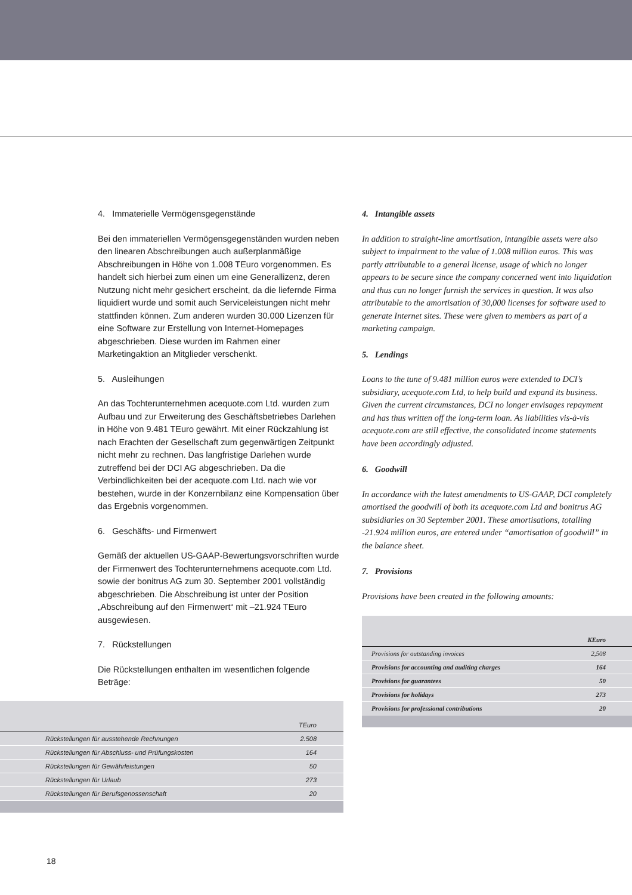4. Immaterielle Vermögensgegenstände
Bei den immateriellen Vermögensgegenständen wurden neben den linearen Abschreibungen auch außerplanmäßige Abschreibungen in Höhe von 1.008 TEuro vorgenommen. Es handelt sich hierbei zum einen um eine Generallizenz, deren Nutzung nicht mehr gesichert erscheint, da die liefernde Firma liquidiert wurde und somit auch Serviceleistungen nicht mehr stattfinden können. Zum anderen wurden 30.000 Lizenzen für eine Software zur Erstellung von Internet-Homepages abgeschrieben. Diese wurden im Rahmen einer Marketingaktion an Mitglieder verschenkt.
5. Ausleihungen
An das Tochterunternehmen acequote.com Ltd. wurden zum Aufbau und zur Erweiterung des Geschäftsbetriebes Darlehen in Höhe von 9.481 TEuro gewährt. Mit einer Rückzahlung ist nach Erachten der Gesellschaft zum gegenwärtigen Zeitpunkt nicht mehr zu rechnen. Das langfristige Darlehen wurde zutreffend bei der DCI AG abgeschrieben. Da die Verbindlichkeiten bei der acequote.com Ltd. nach wie vor bestehen, wurde in der Konzernbilanz eine Kompensation über das Ergebnis vorgenommen.
6. Geschäfts- und Firmenwert
Gemäß der aktuellen US-GAAP-Bewertungsvorschriften wurde der Firmenwert des Tochterunternehmens acequote.com Ltd. sowie der bonitrus AG zum 30. September 2001 vollständig abgeschrieben. Die Abschreibung ist unter der Position „Abschreibung auf den Firmenwert“ mit –21.924 TEuro ausgewiesen.
7. Rückstellungen
Die Rückstellungen enthalten im wesentlichen folgende Beträge:
| | TEuro |
| --- | --- |
| Rückstellungen für ausstehende Rechnungen | 2.508 |
| Rückstellungen für Abschluss- und Prüfungskosten | 164 |
| Rückstellungen für Gewährleistungen | 50 |
| Rückstellungen für Urlaub | 273 |
| Rückstellungen für Berufsgenossenschaft | 20 |
4. Intangible assets
In addition to straight-line amortisation, intangible assets were also subject to impairment to the value of 1.008 million euros. This was partly attributable to a general license, usage of which no longer appears to be secure since the company concerned went into liquidation and thus can no longer furnish the services in question. It was also attributable to the amortisation of 30,000 licenses for software used to generate Internet sites. These were given to members as part of a marketing campaign.
5. Lendings
Loans to the tune of 9.481 million euros were extended to DCI’s subsidiary, acequote.com Ltd, to help build and expand its business. Given the current circumstances, DCI no longer envisages repayment and has thus written off the long-term loan. As liabilities vis-à-vis acequote.com are still effective, the consolidated income statements have been accordingly adjusted.
6. Goodwill
In accordance with the latest amendments to US-GAAP, DCI completely amortised the goodwill of both its acequote.com Ltd and bonitrus AG subsidiaries on 30 September 2001. These amortisations, totalling -21.924 million euros, are entered under “amortisation of goodwill” in the balance sheet.
7. Provisions
Provisions have been created in the following amounts:
| | KEuro |
| --- | --- |
| Provisions for outstanding invoices | 2,508 |
| Provisions for accounting and auditing charges | 164 |
| Provisions for guarantees | 50 |
| Provisions for holidays | 273 |
| Provisions for professional contributions | 20 |
18